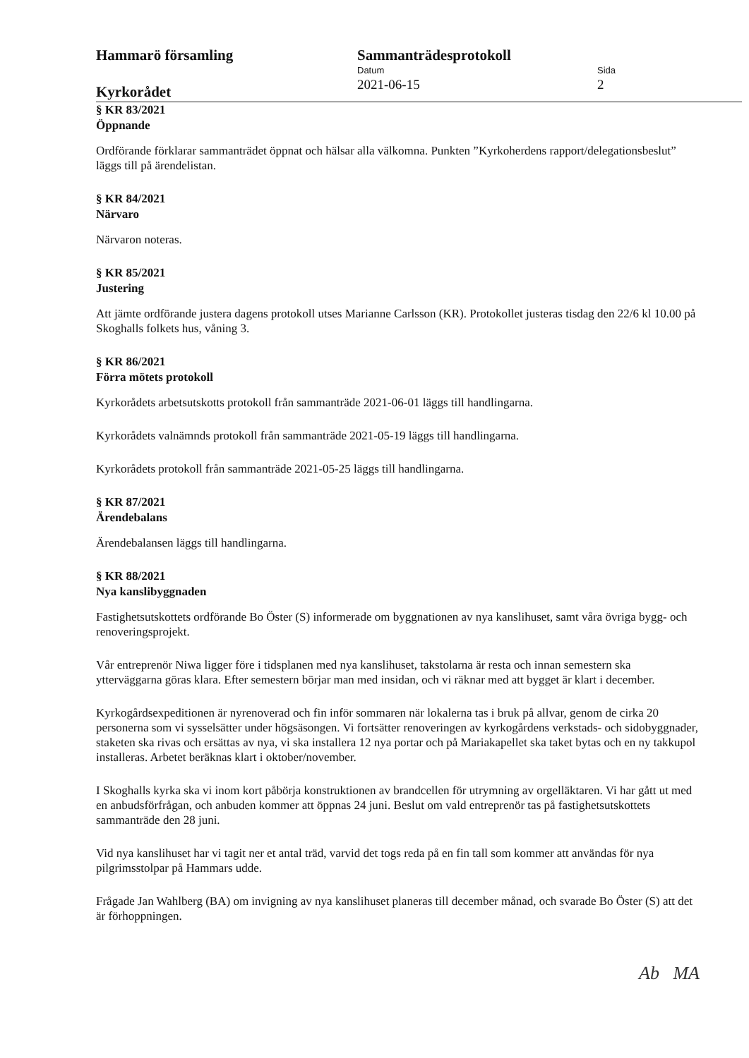Hammarö församling
Kyrkorådet
Sammanträdesprotokoll
Datum
2021-06-15
Sida
2
§ KR 83/2021
Öppnande
Ordförande förklarar sammanträdet öppnat och hälsar alla välkomna. Punkten ”Kyrkoherdens rapport/delegationsbeslut” läggs till på ärendelistan.
§ KR 84/2021
Närvaro
Närvaron noteras.
§ KR 85/2021
Justering
Att jämte ordförande justera dagens protokoll utses Marianne Carlsson (KR). Protokollet justeras tisdag den 22/6 kl 10.00 på Skoghalls folkets hus, våning 3.
§ KR 86/2021
Förra mötets protokoll
Kyrkorådets arbetsutskotts protokoll från sammanträde 2021-06-01 läggs till handlingarna.
Kyrkorådets valnämnds protokoll från sammanträde 2021-05-19 läggs till handlingarna.
Kyrkorådets protokoll från sammanträde 2021-05-25 läggs till handlingarna.
§ KR 87/2021
Ärendebalans
Ärendebalansen läggs till handlingarna.
§ KR 88/2021
Nya kanslibyggnaden
Fastighetsutskottets ordförande Bo Öster (S) informerade om byggnationen av nya kanslihuset, samt våra övriga bygg- och renoveringsprojekt.
Vår entreprenör Niwa ligger före i tidsplanen med nya kanslihuset, takstolarna är resta och innan semestern ska ytterväggarna göras klara. Efter semestern börjar man med insidan, och vi räknar med att bygget är klart i december.
Kyrkogårdsexpeditionen är nyrenoverad och fin inför sommaren när lokalerna tas i bruk på allvar, genom de cirka 20 personerna som vi sysselsätter under högsäsongen. Vi fortsätter renoveringen av kyrkogårdens verkstads- och sidobyggnader, staketen ska rivas och ersättas av nya, vi ska installera 12 nya portar och på Mariakapellet ska taket bytas och en ny takkupol installeras. Arbetet beräknas klart i oktober/november.
I Skoghalls kyrka ska vi inom kort påbörja konstruktionen av brandcellen för utrymning av orgelläktaren. Vi har gått ut med en anbudsförfrågan, och anbuden kommer att öppnas 24 juni. Beslut om vald entreprenör tas på fastighetsutskottets sammanträde den 28 juni.
Vid nya kanslihuset har vi tagit ner et antal träd, varvid det togs reda på en fin tall som kommer att användas för nya pilgrimsstolpar på Hammars udde.
Frågade Jan Wahlberg (BA) om invigning av nya kanslihuset planeras till december månad, och svarade Bo Öster (S) att det är förhoppningen.
Ab MA